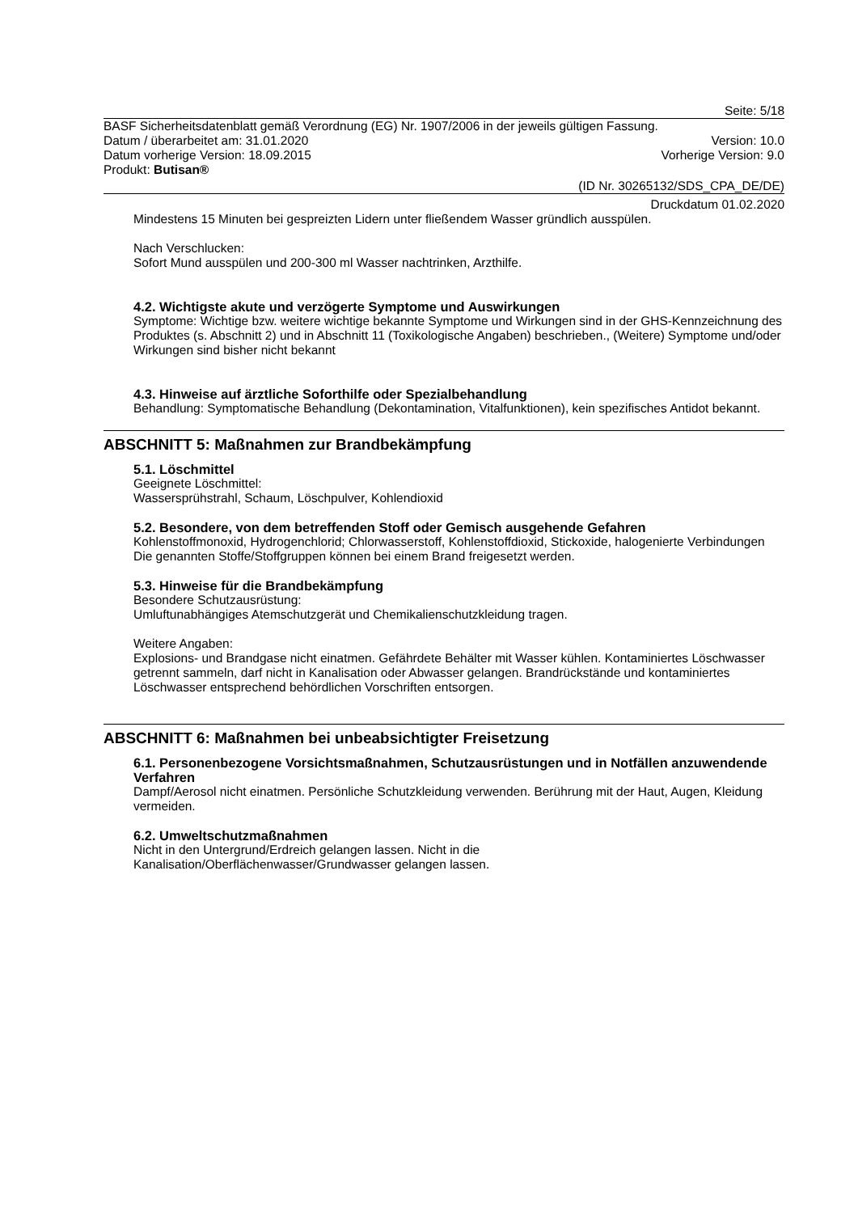Seite: 5/18
BASF Sicherheitsdatenblatt gemäß Verordnung (EG) Nr. 1907/2006 in der jeweils gültigen Fassung.
Datum / überarbeitet am: 31.01.2020 Version: 10.0
Datum vorherige Version: 18.09.2015 Vorherige Version: 9.0
Produkt: Butisan®
(ID Nr. 30265132/SDS_CPA_DE/DE)
Druckdatum 01.02.2020
Mindestens 15 Minuten bei gespreizten Lidern unter fließendem Wasser gründlich ausspülen.
Nach Verschlucken:
Sofort Mund ausspülen und 200-300 ml Wasser nachtrinken, Arzthilfe.
4.2. Wichtigste akute und verzögerte Symptome und Auswirkungen
Symptome: Wichtige bzw. weitere wichtige bekannte Symptome und Wirkungen sind in der GHS-Kennzeichnung des Produktes (s. Abschnitt 2) und in Abschnitt 11 (Toxikologische Angaben) beschrieben., (Weitere) Symptome und/oder Wirkungen sind bisher nicht bekannt
4.3. Hinweise auf ärztliche Soforthilfe oder Spezialbehandlung
Behandlung: Symptomatische Behandlung (Dekontamination, Vitalfunktionen), kein spezifisches Antidot bekannt.
ABSCHNITT 5: Maßnahmen zur Brandbekämpfung
5.1. Löschmittel
Geeignete Löschmittel:
Wassersprühstrahl, Schaum, Löschpulver, Kohlendioxid
5.2. Besondere, von dem betreffenden Stoff oder Gemisch ausgehende Gefahren
Kohlenstoffmonoxid, Hydrogenchlorid; Chlorwasserstoff, Kohlenstoffdioxid, Stickoxide, halogenierte Verbindungen
Die genannten Stoffe/Stoffgruppen können bei einem Brand freigesetzt werden.
5.3. Hinweise für die Brandbekämpfung
Besondere Schutzausrüstung:
Umluftunabhängiges Atemschutzgerät und Chemikalienschutzkleidung tragen.
Weitere Angaben:
Explosions- und Brandgase nicht einatmen. Gefährdete Behälter mit Wasser kühlen. Kontaminiertes Löschwasser getrennt sammeln, darf nicht in Kanalisation oder Abwasser gelangen. Brandrückstände und kontaminiertes Löschwasser entsprechend behördlichen Vorschriften entsorgen.
ABSCHNITT 6: Maßnahmen bei unbeabsichtigter Freisetzung
6.1. Personenbezogene Vorsichtsmaßnahmen, Schutzausrüstungen und in Notfällen anzuwendende Verfahren
Dampf/Aerosol nicht einatmen. Persönliche Schutzkleidung verwenden. Berührung mit der Haut, Augen, Kleidung vermeiden.
6.2. Umweltschutzmaßnahmen
Nicht in den Untergrund/Erdreich gelangen lassen. Nicht in die
Kanalisation/Oberflächenwasser/Grundwasser gelangen lassen.